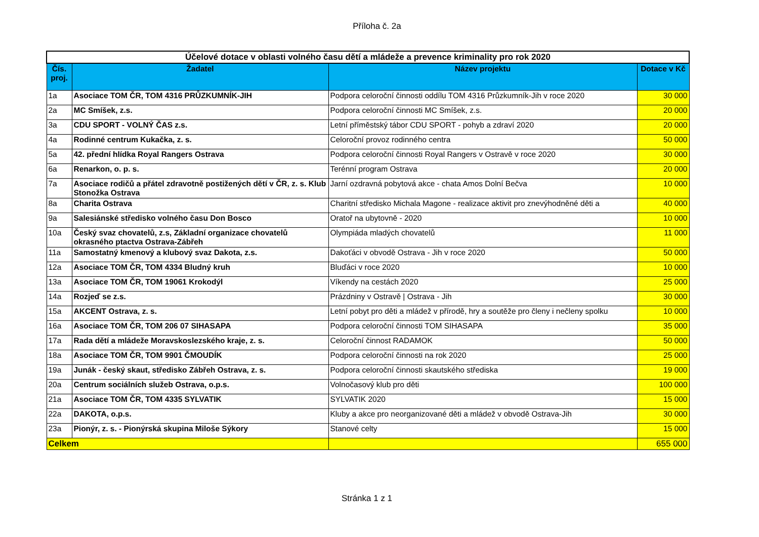Příloha č. 2a
| Účelové dotace v oblasti volného času dětí a mládeže a prevence kriminality pro rok 2020 | | | |
| --- | --- | --- | --- |
| Čís. proj. | Žadatel | Název projektu | Dotace v Kč |
| 1a | Asociace TOM ČR, TOM 4316 PRŮZKUMNÍK-JIH | Podpora celoroční činnosti oddílu TOM 4316 Průzkumník-Jih v roce 2020 | 30 000 |
| 2a | MC Smíšek, z.s. | Podpora celoroční činnosti MC Smíšek, z.s. | 20 000 |
| 3a | CDU SPORT - VOLNÝ ČAS z.s. | Letní příměstský tábor CDU SPORT - pohyb a zdraví 2020 | 20 000 |
| 4a | Rodinné centrum Kukačka, z. s. | Celoroční provoz rodinného centra | 50 000 |
| 5a | 42. přední hlídka Royal Rangers Ostrava | Podpora celoroční činnosti Royal Rangers v Ostravě v roce 2020 | 30 000 |
| 6a | Renarkon, o. p. s. | Terénní program Ostrava | 20 000 |
| 7a | Asociace rodičů a přátel zdravotně postižených dětí v ČR, z. s. Klub Stonožka Ostrava | Jarní ozdravná pobytová akce - chata Amos Dolní Bečva | 10 000 |
| 8a | Charita Ostrava | Charitní středisko Michala Magone - realizace aktivit pro znevýhodněné děti a | 40 000 |
| 9a | Salesiánské středisko volného času Don Bosco | Oratoř na ubytovně - 2020 | 10 000 |
| 10a | Český svaz chovatelů, z.s, Základní organizace chovatelů okrasného ptactva Ostrava-Zábřeh | Olympiáda mladých chovatelů | 11 000 |
| 11a | Samostatný kmenový a klubový svaz Dakota, z.s. | Dakoťáci v obvodě Ostrava - Jih v roce 2020 | 50 000 |
| 12a | Asociace TOM ČR, TOM 4334 Bludný kruh | Bluďáci v roce 2020 | 10 000 |
| 13a | Asociace TOM ČR, TOM 19061 Krokodýl | Víkendy na cestách 2020 | 25 000 |
| 14a | Rozjeď se z.s. | Prázdniny v Ostravě / Ostrava - Jih | 30 000 |
| 15a | AKCENT Ostrava, z. s. | Letní pobyt pro děti a mládež v přírodě, hry a soutěže pro členy i nečleny spolku | 10 000 |
| 16a | Asociace TOM ČR, TOM 206 07 SIHASAPA | Podpora celoroční činnosti TOM SIHASAPA | 35 000 |
| 17a | Rada dětí a mládeže Moravskoslezského kraje, z. s. | Celoroční činnost RADAMOK | 50 000 |
| 18a | Asociace TOM ČR, TOM 9901 ČMOUDÍK | Podpora celoroční činnosti na rok 2020 | 25 000 |
| 19a | Junák - český skaut, středisko Zábřeh Ostrava, z. s. | Podpora celoroční činnosti skautského střediska | 19 000 |
| 20a | Centrum sociálních služeb Ostrava, o.p.s. | Volnočasový klub pro děti | 100 000 |
| 21a | Asociace TOM ČR, TOM 4335 SYLVATIK | SYLVATIK 2020 | 15 000 |
| 22a | DAKOTA, o.p.s. | Kluby a akce pro neorganizované děti a mládež v obvodě Ostrava-Jih | 30 000 |
| 23a | Pionýr, z. s. - Pionýrská skupina Miloše Sýkory | Stanové celty | 15 000 |
| Celkem | | | 655 000 |
Stránka 1 z 1